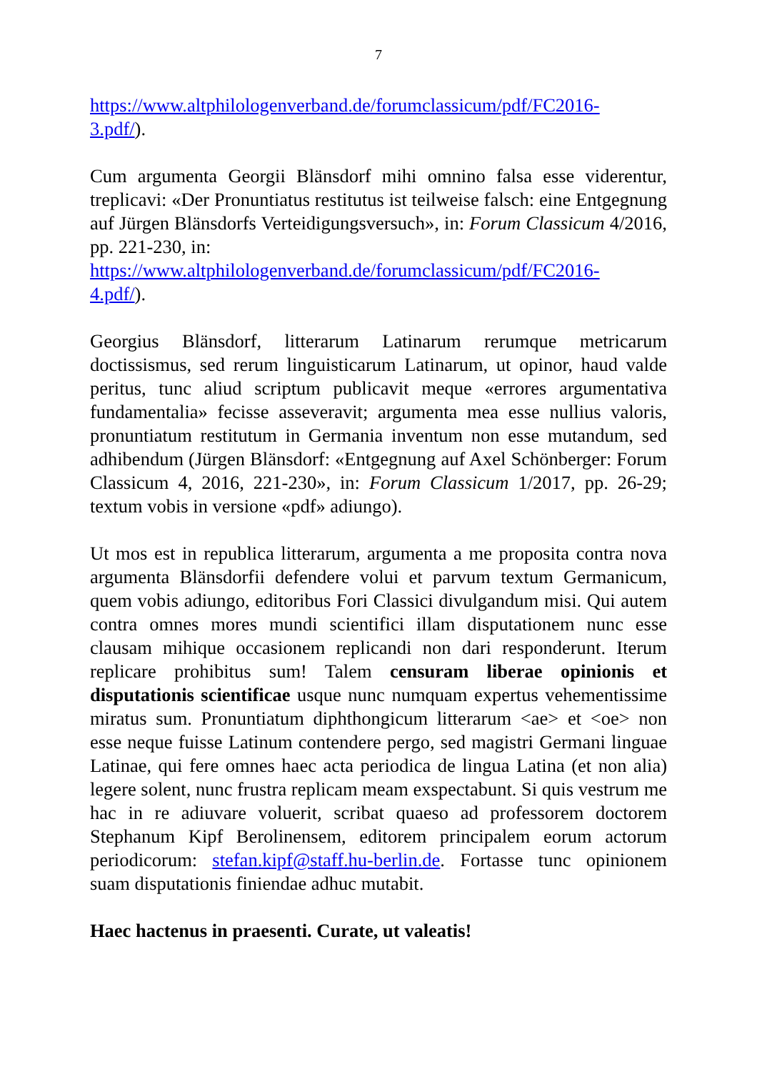7
https://www.altphilologenverband.de/forumclassicum/pdf/FC2016-
3.pdf/).
Cum argumenta Georgii Blänsdorf mihi omnino falsa esse viderentur, treplicavi: «Der Pronuntiatus restitutus ist teilweise falsch: eine Entgegnung auf Jürgen Blänsdorfs Verteidigungsversuch», in: Forum Classicum 4/2016, pp. 221-230, in:
https://www.altphilologenverband.de/forumclassicum/pdf/FC2016-
4.pdf/).
Georgius Blänsdorf, litterarum Latinarum rerumque metricarum doctissismus, sed rerum linguisticarum Latinarum, ut opinor, haud valde peritus, tunc aliud scriptum publicavit meque «errores argumentativa fundamentalia» fecisse asseveravit; argumenta mea esse nullius valoris, pronuntiatum restitutum in Germania inventum non esse mutandum, sed adhibendum (Jürgen Blänsdorf: «Entgegnung auf Axel Schönberger: Forum Classicum 4, 2016, 221-230», in: Forum Classicum 1/2017, pp. 26-29; textum vobis in versione «pdf» adiungo).
Ut mos est in republica litterarum, argumenta a me proposita contra nova argumenta Blänsdorfii defendere volui et parvum textum Germanicum, quem vobis adiungo, editoribus Fori Classici divulgandum misi. Qui autem contra omnes mores mundi scientifici illam disputationem nunc esse clausam mihique occasionem replicandi non dari responderunt. Iterum replicare prohibitus sum! Talem censuram liberae opinionis et disputationis scientificae usque nunc numquam expertus vehementissime miratus sum. Pronuntiatum diphthongicum litterarum <ae> et <oe> non esse neque fuisse Latinum contendere pergo, sed magistri Germani linguae Latinae, qui fere omnes haec acta periodica de lingua Latina (et non alia) legere solent, nunc frustra replicam meam exspectabunt. Si quis vestrum me hac in re adiuvare voluerit, scribat quaeso ad professorem doctorem Stephanum Kipf Berolinensem, editorem principalem eorum actorum periodicorum: stefan.kipf@staff.hu-berlin.de. Fortasse tunc opinionem suam disputationis finiendae adhuc mutabit.
Haec hactenus in praesenti. Curate, ut valeatis!